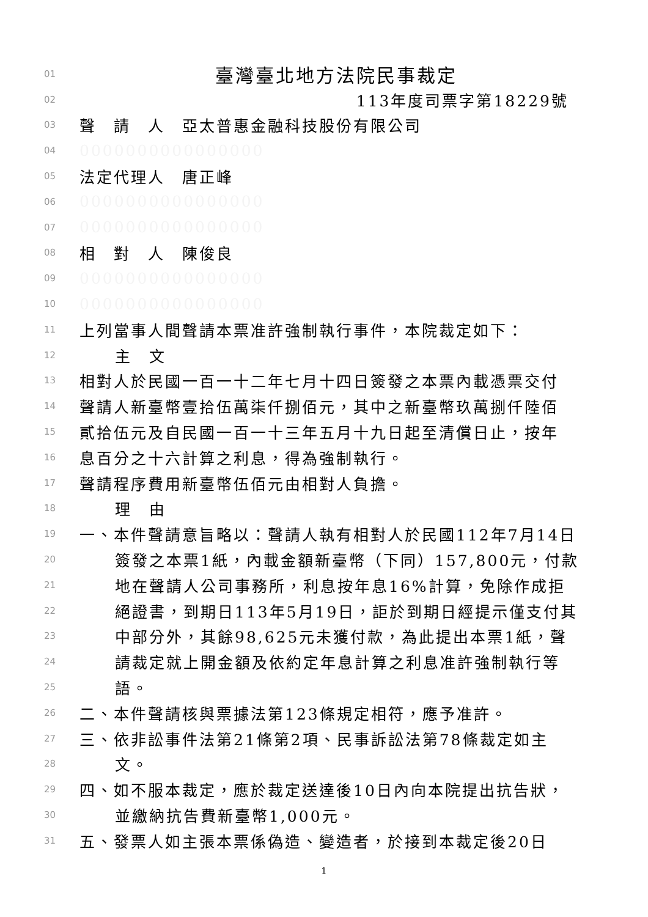01 臺灣臺北地方法院民事裁定
02 113年度司票字第18229號
03 聲　請　人　亞太普惠金融科技股份有限公司
04 0000000000000000
05 法定代理人　唐正峰
06 0000000000000000
07 0000000000000000
08 相　對　人　陳俊良
09 0000000000000000
10 0000000000000000
11 上列當事人間聲請本票准許強制執行事件，本院裁定如下：
12 主　文
13 相對人於民國一百一十二年七月十四日簽發之本票內載憑票交付
14 聲請人新臺幣壹拾伍萬柒仟捌佰元，其中之新臺幣玖萬捌仟陸佰
15 貳拾伍元及自民國一百一十三年五月十九日起至清償日止，按年
16 息百分之十六計算之利息，得為強制執行。
17 聲請程序費用新臺幣伍佰元由相對人負擔。
18 理　由
19 一、本件聲請意旨略以：聲請人執有相對人於民國112年7月14日
20 簽發之本票1紙，內載金額新臺幣（下同）157,800元，付款
21 地在聲請人公司事務所，利息按年息16%計算，免除作成拒
22 絕證書，到期日113年5月19日，詎於到期日經提示僅支付其
23 中部分外，其餘98,625元未獲付款，為此提出本票1紙，聲
24 請裁定就上開金額及依約定年息計算之利息准許強制執行等
25 語。
26 二、本件聲請核與票據法第123條規定相符，應予准許。
27 三、依非訟事件法第21條第2項、民事訴訟法第78條裁定如主
28 文。
29 四、如不服本裁定，應於裁定送達後10日內向本院提出抗告狀，
30 並繳納抗告費新臺幣1,000元。
31 五、發票人如主張本票係偽造、變造者，於接到本裁定後20日
1